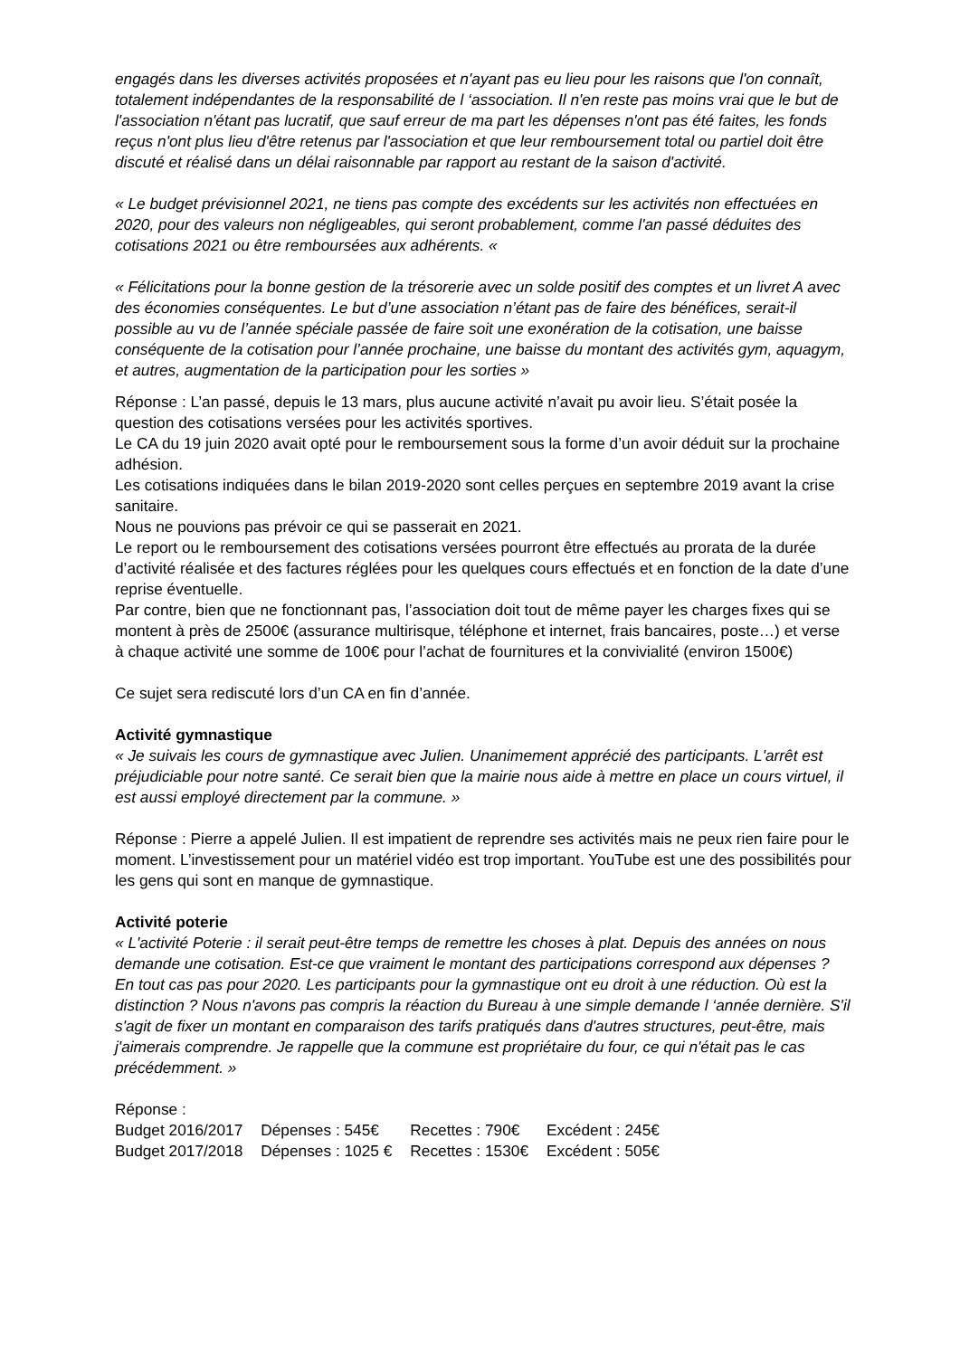engagés dans les diverses activités proposées et n'ayant pas eu lieu pour les raisons que l'on connaît, totalement indépendantes de la responsabilité de l ‘association. Il n'en reste pas moins vrai que le but de l'association n'étant pas lucratif, que sauf erreur de ma part les dépenses n'ont pas été faites, les fonds reçus n'ont plus lieu d'être retenus par l'association et que leur remboursement total ou partiel doit être discuté et réalisé dans un délai raisonnable par rapport au restant de la saison d'activité.
« Le budget prévisionnel 2021, ne tiens pas compte des excédents sur les activités non effectuées en 2020, pour des valeurs non négligeables, qui seront probablement, comme l'an passé déduites des cotisations 2021 ou être remboursées aux adhérents. «
« Félicitations pour la bonne gestion de la trésorerie avec un solde positif des comptes et un livret A avec des économies conséquentes. Le but d’une association n’étant pas de faire des bénéfices, serait-il possible au vu de l’année spéciale passée de faire soit une exonération de la cotisation, une baisse conséquente de la cotisation pour l’année prochaine, une baisse du montant des activités gym, aquagym, et autres, augmentation de la participation pour les sorties »
Réponse : L’an passé, depuis le 13 mars, plus aucune activité n’avait pu avoir lieu. S’était posée la question des cotisations versées pour les activités sportives.
Le CA du 19 juin 2020 avait opté pour le remboursement sous la forme d’un avoir déduit sur la prochaine adhésion.
Les cotisations indiquées dans le bilan 2019-2020 sont celles perçues en septembre 2019 avant la crise sanitaire.
Nous ne pouvions pas prévoir ce qui se passerait en 2021.
Le report ou le remboursement des cotisations versées pourront être effectués au prorata de la durée d’activité réalisée et des factures réglées pour les quelques cours effectués et en fonction de la date d’une reprise éventuelle.
Par contre, bien que ne fonctionnant pas, l’association doit tout de même payer les charges fixes qui se montent à près de 2500€ (assurance multirisque, téléphone et internet, frais bancaires, poste…) et verse à chaque activité une somme de 100€ pour l’achat de fournitures et la convivialité (environ 1500€)
Ce sujet sera rediscuté lors d’un CA en fin d’année.
Activité gymnastique
« Je suivais les cours de gymnastique avec Julien. Unanimement apprécié des participants. L'arrêt est préjudiciable pour notre santé. Ce serait bien que la mairie nous aide à mettre en place un cours virtuel, il est aussi employé directement par la commune. »
Réponse : Pierre a appelé Julien. Il est impatient de reprendre ses activités mais ne peux rien faire pour le moment. L’investissement pour un matériel vidéo est trop important. YouTube est une des possibilités pour les gens qui sont en manque de gymnastique.
Activité poterie
« L'activité Poterie : il serait peut-être temps de remettre les choses à plat. Depuis des années on nous demande une cotisation. Est-ce que vraiment le montant des participations correspond aux dépenses ? En tout cas pas pour 2020. Les participants pour la gymnastique ont eu droit à une réduction. Où est la distinction ? Nous n'avons pas compris la réaction du Bureau à une simple demande l ‘année dernière. S'il s'agit de fixer un montant en comparaison des tarifs pratiqués dans d'autres structures, peut-être, mais j'aimerais comprendre. Je rappelle que la commune est propriétaire du four, ce qui n'était pas le cas précédemment. »
Réponse :
| Budget 2016/2017 | Dépenses : 545€ | Recettes : 790€ | Excédent : 245€ |
| Budget 2017/2018 | Dépenses : 1025 € | Recettes : 1530€ | Excédent : 505€ |